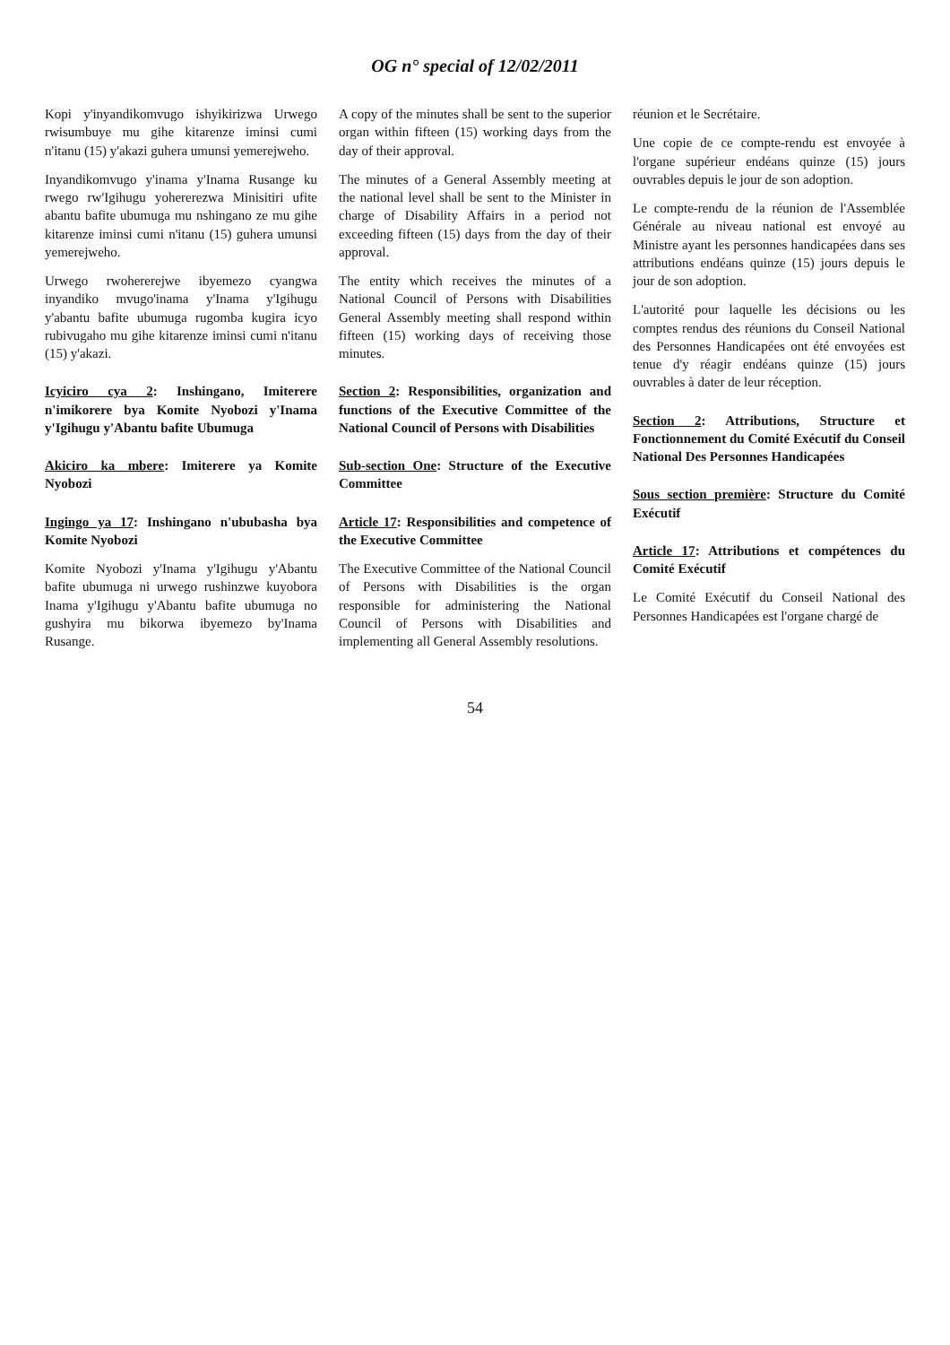OG n° special of 12/02/2011
Kopi y'inyandikomvugo ishyikirizwa Urwego rwisumbuye mu gihe kitarenze iminsi cumi n'itanu (15) y'akazi guhera umunsi yemerejweho.
Inyandikomvugo y'inama y'Inama Rusange ku rwego rw'Igihugu yohererezwa Minisitiri ufite abantu bafite ubumuga mu nshingano ze mu gihe kitarenze iminsi cumi n'itanu (15) guhera umunsi yemerejweho.
Urwego rwohererejwe ibyemezo cyangwa inyandiko mvugo'inama y'Inama y'Igihugu y'abantu bafite ubumuga rugomba kugira icyo rubivugaho mu gihe kitarenze iminsi cumi n'itanu (15) y'akazi.
Icyiciro cya 2: Inshingano, Imiterere n'imikorere bya Komite Nyobozi y'Inama y'Igihugu y'Abantu bafite Ubumuga
Akiciro ka mbere: Imiterere ya Komite Nyobozi
Ingingo ya 17: Inshingano n'ububasha bya Komite Nyobozi
Komite Nyobozi y'Inama y'Igihugu y'Abantu bafite ubumuga ni urwego rushinzwe kuyobora Inama y'Igihugu y'Abantu bafite ubumuga no gushyira mu bikorwa ibyemezo by'Inama Rusange.
A copy of the minutes shall be sent to the superior organ within fifteen (15) working days from the day of their approval.
The minutes of a General Assembly meeting at the national level shall be sent to the Minister in charge of Disability Affairs in a period not exceeding fifteen (15) days from the day of their approval.
The entity which receives the minutes of a National Council of Persons with Disabilities General Assembly meeting shall respond within fifteen (15) working days of receiving those minutes.
Section 2: Responsibilities, organization and functions of the Executive Committee of the National Council of Persons with Disabilities
Sub-section One: Structure of the Executive Committee
Article 17: Responsibilities and competence of the Executive Committee
The Executive Committee of the National Council of Persons with Disabilities is the organ responsible for administering the National Council of Persons with Disabilities and implementing all General Assembly resolutions.
réunion et le Secrétaire.
Une copie de ce compte-rendu est envoyée à l'organe supérieur endéans quinze (15) jours ouvrables depuis le jour de son adoption.
Le compte-rendu de la réunion de l'Assemblée Générale au niveau national est envoyé au Ministre ayant les personnes handicapées dans ses attributions endéans quinze (15) jours depuis le jour de son adoption.
L'autorité pour laquelle les décisions ou les comptes rendus des réunions du Conseil National des Personnes Handicapées ont été envoyées est tenue d'y réagir endéans quinze (15) jours ouvrables à dater de leur réception.
Section 2: Attributions, Structure et Fonctionnement du Comité Exécutif du Conseil National Des Personnes Handicapées
Sous section première: Structure du Comité Exécutif
Article 17: Attributions et compétences du Comité Exécutif
Le Comité Exécutif du Conseil National des Personnes Handicapées est l'organe chargé de
54